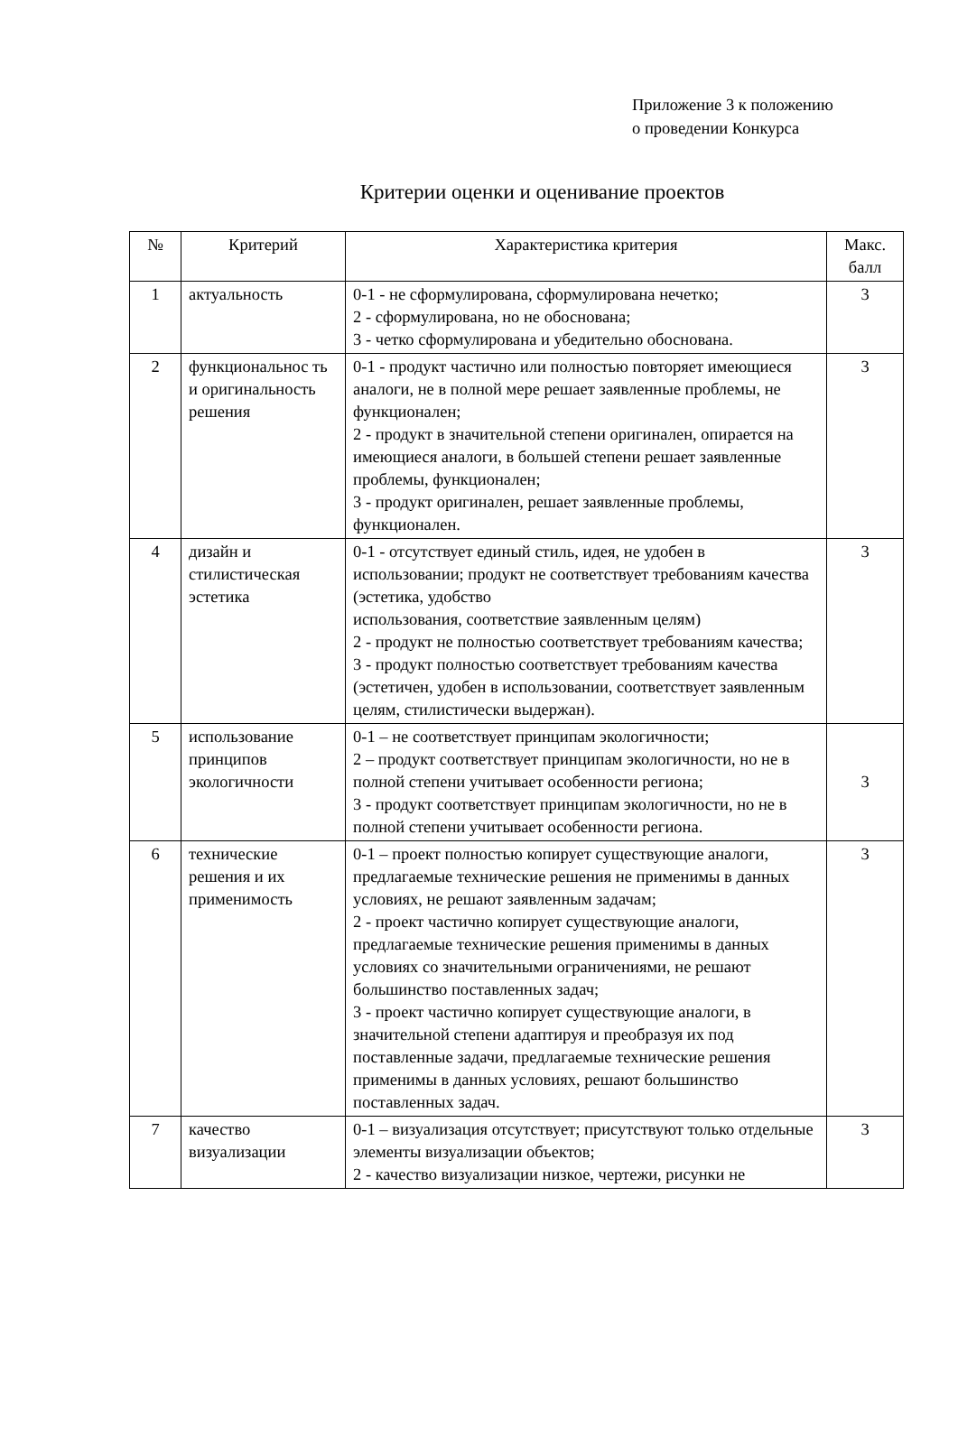Приложение 3 к положению
о проведении Конкурса
Критерии оценки и оценивание проектов
| № | Критерий | Характеристика критерия | Макс. балл |
| --- | --- | --- | --- |
| 1 | актуальность | 0-1 - не сформулирована, сформулирована нечетко; 2 - сформулирована, но не обоснована; 3 - четко сформулирована и убедительно обоснована. | 3 |
| 2 | функциональнос ть и оригинальность решения | 0-1 - продукт частично или полностью повторяет имеющиеся аналоги, не в полной мере решает заявленные проблемы, не функционален; 2 - продукт в значительной степени оригинален, опирается на имеющиеся аналоги, в большей степени решает заявленные проблемы, функционален; 3 - продукт оригинален, решает заявленные проблемы, функционален. | 3 |
| 4 | дизайн и стилистическая эстетика | 0-1 - отсутствует единый стиль, идея, не удобен в использовании; продукт не соответствует требованиям качества (эстетика, удобство использования, соответствие заявленным целям) 2 - продукт не полностью соответствует требованиям качества; 3 - продукт полностью соответствует требованиям качества (эстетичен, удобен в использовании, соответствует заявленным целям, стилистически выдержан). | 3 |
| 5 | использование принципов экологичности | 0-1 – не соответствует принципам экологичности; 2 – продукт соответствует принципам экологичности, но не в полной степени учитывает особенности региона; 3 - продукт соответствует принципам экологичности, но не в полной степени учитывает особенности региона. | 3 |
| 6 | технические решения и их применимость | 0-1 – проект полностью копирует существующие аналоги, предлагаемые технические решения не применимы в данных условиях, не решают заявленным задачам; 2 - проект частично копирует существующие аналоги, предлагаемые технические решения применимы в данных условиях со значительными ограничениями, не решают большинство поставленных задач; 3 - проект частично копирует существующие аналоги, в значительной степени адаптируя и преобразуя их под поставленные задачи, предлагаемые технические решения применимы в данных условиях, решают большинство поставленных задач. | 3 |
| 7 | качество визуализации | 0-1 – визуализация отсутствует; присутствуют только отдельные элементы визуализации объектов; 2 - качество визуализации низкое, чертежи, рисунки не | 3 |